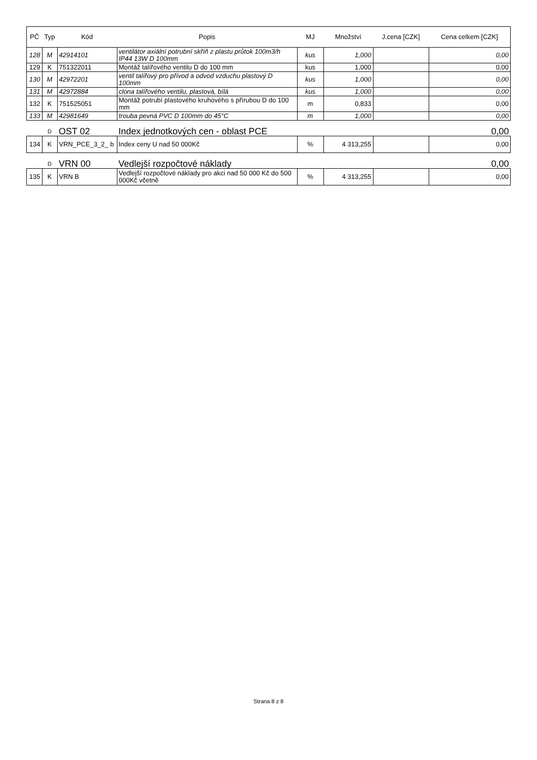| PČ | Typ | Kód | Popis | MJ | Množství | J.cena [CZK] | Cena celkem [CZK] |
| --- | --- | --- | --- | --- | --- | --- | --- |
| 128 | M | 42914101 | ventilátor axiální potrubní skříň z plastu průtok 100m3/h IP44 13W D 100mm | kus | 1,000 | | 0,00 |
| 129 | K | 751322011 | Montáž talířového ventilu D do 100 mm | kus | 1,000 | | 0,00 |
| 130 | M | 42972201 | ventil talířový pro přívod a odvod vzduchu plastový D 100mm | kus | 1,000 | | 0,00 |
| 131 | M | 42972884 | clona talířového ventilu, plastová, bílá | kus | 1,000 | | 0,00 |
| 132 | K | 751525051 | Montáž potrubí plastového kruhového s přírubou D do 100 mm | m | 0,833 | | 0,00 |
| 133 | M | 42981649 | trouba pevná PVC D 100mm do 45°C | m | 1,000 | | 0,00 |
| | D | OST 02 | Index jednotkových cen - oblast PCE | | | | 0,00 |
| 134 | K | VRN_PCE_3_2_ b | Index ceny U nad 50 000Kč | % | 4 313,255 | | 0,00 |
| | D | VRN 00 | Vedlejší rozpočtové náklady | | | | 0,00 |
| 135 | K | VRN B | Vedlejší rozpočtové náklady pro akci nad 50 000 Kč do 500 000Kč včetně | % | 4 313,255 | | 0,00 |
Strana 8 z 8